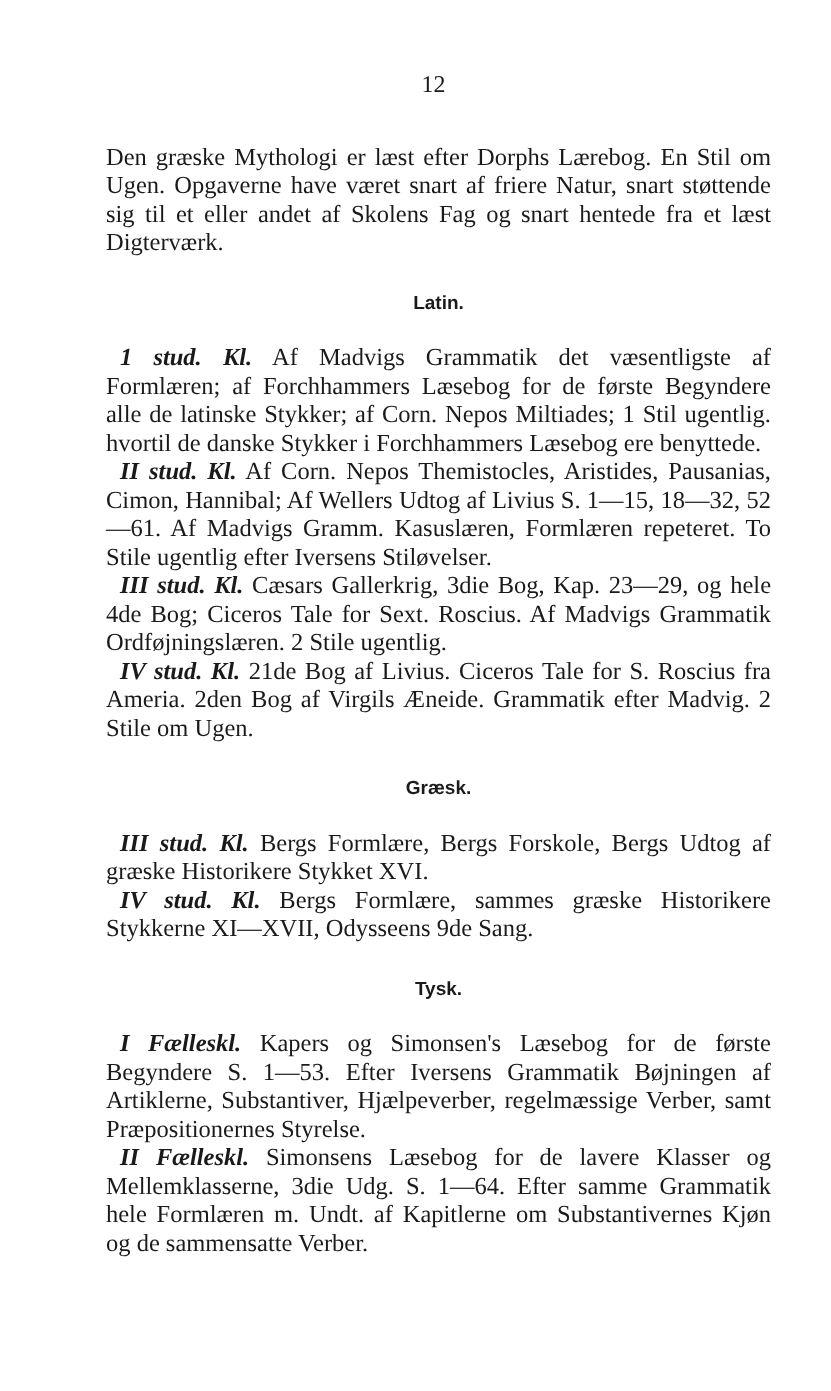12
Den græske Mythologi er læst efter Dorphs Lærebog. En Stil om Ugen. Opgaverne have været snart af friere Natur, snart støttende sig til et eller andet af Skolens Fag og snart hentede fra et læst Digterværk.
Latin.
1 stud. Kl. Af Madvigs Grammatik det væsentligste af Formlæren; af Forchhammers Læsebog for de første Begyndere alle de latinske Stykker; af Corn. Nepos Miltiades; 1 Stil ugentlig. hvortil de danske Stykker i Forchhammers Læsebog ere benyttede.
II stud. Kl. Af Corn. Nepos Themistocles, Aristides, Pausanias, Cimon, Hannibal; Af Wellers Udtog af Livius S. 1—15, 18—32, 52—61. Af Madvigs Gramm. Kasuslæren, Formlæren repeteret. To Stile ugentlig efter Iversens Stiløvelser.
III stud. Kl. Cæsars Gallerkrig, 3die Bog, Kap. 23—29, og hele 4de Bog; Ciceros Tale for Sext. Roscius. Af Madvigs Grammatik Ordføjningslæren. 2 Stile ugentlig.
IV stud. Kl. 21de Bog af Livius. Ciceros Tale for S. Roscius fra Ameria. 2den Bog af Virgils Æneide. Grammatik efter Madvig. 2 Stile om Ugen.
Græsk.
III stud. Kl. Bergs Formlære, Bergs Forskole, Bergs Udtog af græske Historikere Stykket XVI.
IV stud. Kl. Bergs Formlære, sammes græske Historikere Stykkerne XI—XVII, Odysseens 9de Sang.
Tysk.
I Fælleskl. Kapers og Simonsen's Læsebog for de første Begyndere S. 1—53. Efter Iversens Grammatik Bøjningen af Artiklerne, Substantiver, Hjælpeverber, regelmæssige Verber, samt Præpositionernes Styrelse.
II Fælleskl. Simonsens Læsebog for de lavere Klasser og Mellemklasserne, 3die Udg. S. 1—64. Efter samme Grammatik hele Formlæren m. Undt. af Kapitlerne om Substantivernes Kjøn og de sammensatte Verber.